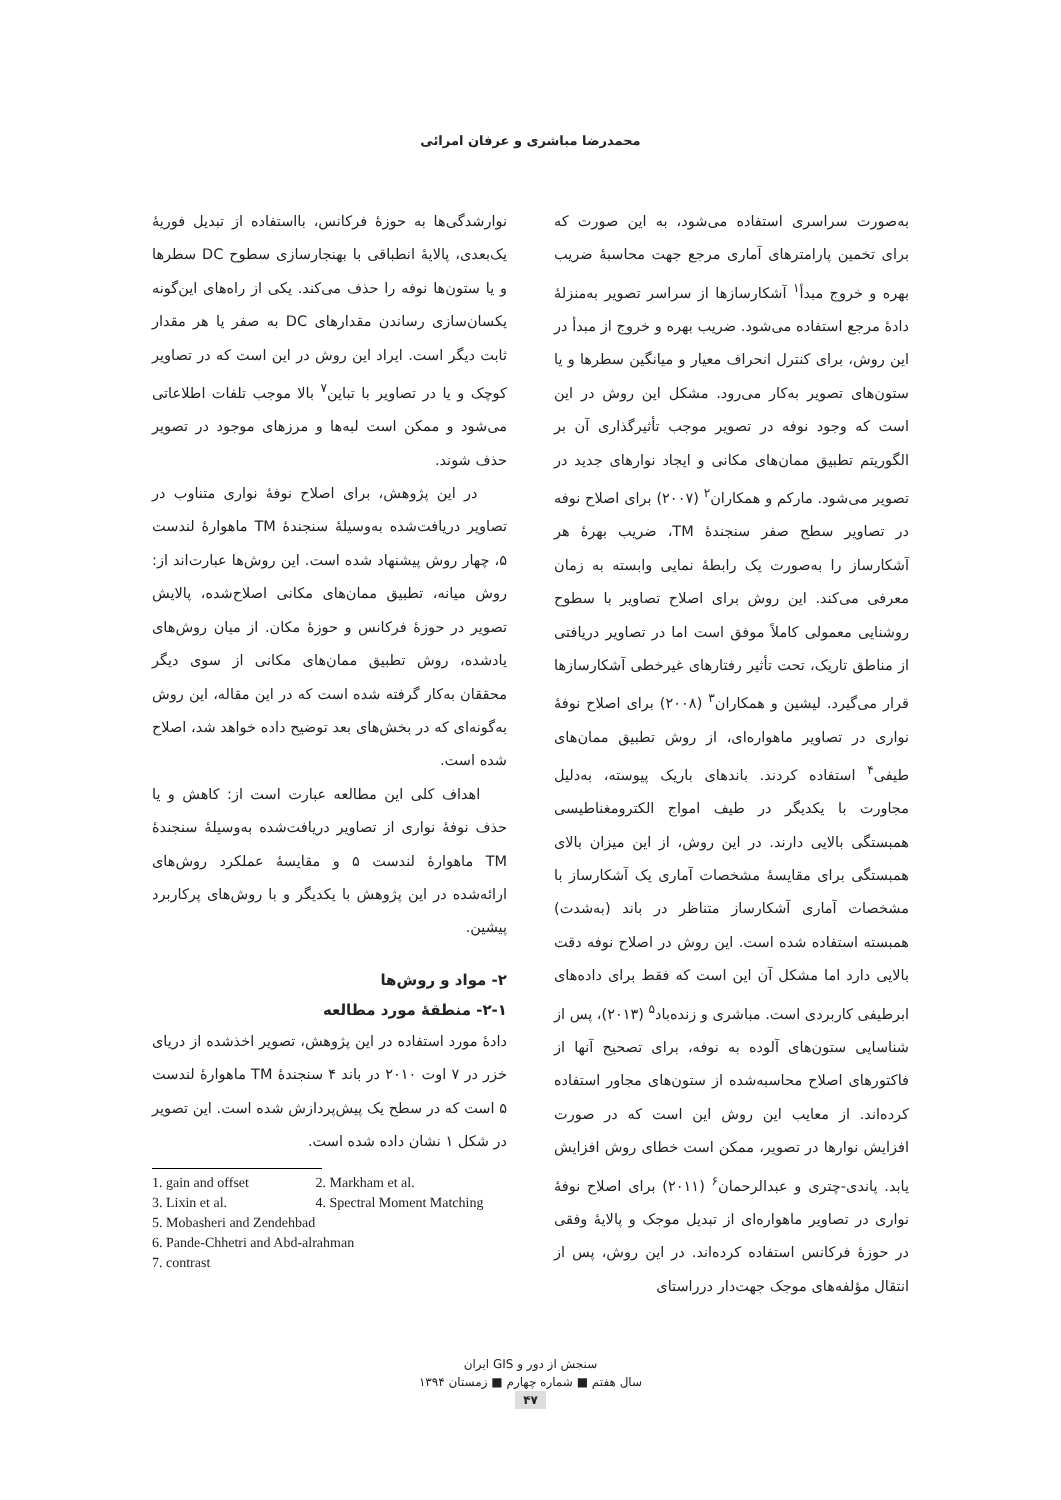محمدرضا مباشری و عرفان امرائی
به‌صورت سراسری استفاده می‌شود، به این صورت که برای تخمین پارامترهای آماری مرجع جهت محاسبهٔ ضریب بهره و خروج مبدأ<sup>۱</sup> آشکارسازها از سراسر تصویر به‌منزلهٔ دادهٔ مرجع استفاده می‌شود. ضریب بهره و خروج از مبدأ در این روش، برای کنترل انحراف معیار و میانگین سطرها و یا ستون‌های تصویر به‌کار می‌رود. مشکل این روش در این است که وجود نوفه در تصویر موجب تأثیرگذاری آن بر الگوریتم تطبیق ممان‌های مکانی و ایجاد نوارهای جدید در تصویر می‌شود. مارکم و همکاران<sup>۲</sup> (۲۰۰۷) برای اصلاح نوفه در تصاویر سطح صفر سنجندهٔ TM، ضریب بهرهٔ هر آشکارساز را به‌صورت یک رابطهٔ نمایی وابسته به زمان معرفی می‌کند. این روش برای اصلاح تصاویر با سطوح روشنایی معمولی کاملاً موفق است اما در تصاویر دریافتی از مناطق تاریک، تحت تأثیر رفتارهای غیرخطی آشکارسازها قرار می‌گیرد. لیشین و همکاران<sup>۳</sup> (۲۰۰۸) برای اصلاح نوفهٔ نواری در تصاویر ماهواره‌ای، از روش تطبیق ممان‌های طیفی<sup>۴</sup> استفاده کردند. باندهای باریک پیوسته، به‌دلیل مجاورت با یکدیگر در طیف امواج الکترومغناطیسی همبستگی بالایی دارند. در این روش، از این میزان بالای همبستگی برای مقایسهٔ مشخصات آماری یک آشکارساز با مشخصات آماری آشکارساز متناظر در باند (به‌شدت) همبسته استفاده شده است. این روش در اصلاح نوفه دقت بالایی دارد اما مشکل آن این است که فقط برای داده‌های ابرطیفی کاربردی است. مباشری و زنده‌باد<sup>۵</sup> (۲۰۱۳)، پس از شناسایی ستون‌های آلوده به نوفه، برای تصحیح آنها از فاکتورهای اصلاح محاسبه‌شده از ستون‌های مجاور استفاده کرده‌اند. از معایب این روش این است که در صورت افزایش نوارها در تصویر، ممکن است خطای روش افزایش یابد. پاندی‌-چتری و عبدالرحمان<sup>۶</sup> (۲۰۱۱) برای اصلاح نوفهٔ نواری در تصاویر ماهواره‌ای از تبدیل موجک و پالایهٔ وفقی در حوزهٔ فرکانس استفاده کرده‌اند. در این روش، پس از انتقال مؤلفه‌های موجک جهت‌دار درراستای
نوارشدگی‌ها به حوزهٔ فرکانس، بااستفاده از تبدیل فوریهٔ یک‌بعدی، پالایهٔ انطباقی با بهنجارسازی سطوح DC سطرها و یا ستون‌ها نوفه را حذف می‌کند. یکی از راه‌های این‌گونه یکسان‌سازی رساندن مقدارهای DC به صفر یا هر مقدار ثابت دیگر است. ایراد این روش در این است که در تصاویر کوچک و یا در تصاویر با تباین<sup>۷</sup> بالا موجب تلفات اطلاعاتی می‌شود و ممکن است لبه‌ها و مرزهای موجود در تصویر حذف شوند.
در این پژوهش، برای اصلاح نوفهٔ نواری متناوب در تصاویر دریافت‌شده به‌وسیلهٔ سنجندهٔ TM ماهوارهٔ لندست ۵، چهار روش پیشنهاد شده است. این روش‌ها عبارت‌اند از: روش میانه، تطبیق ممان‌های مکانی اصلاح‌شده، پالایش تصویر در حوزهٔ فرکانس و حوزهٔ مکان. از میان روش‌های یادشده، روش تطبیق ممان‌های مکانی از سوی دیگر محققان به‌کار گرفته شده است که در این مقاله، این روش به‌گونه‌ای که در بخش‌های بعد توضیح داده خواهد شد، اصلاح شده است.
اهداف کلی این مطالعه عبارت است از: کاهش و یا حذف نوفهٔ نواری از تصاویر دریافت‌شده به‌وسیلهٔ سنجندهٔ TM ماهوارهٔ لندست ۵ و مقایسهٔ عملکرد روش‌های ارائه‌شده در این پژوهش با یکدیگر و با روش‌های پرکاربرد پیشین.
۲- مواد و روش‌ها
۲-۱- منطقهٔ مورد مطالعه
دادهٔ مورد استفاده در این پژوهش، تصویر اخذشده از دریای خزر در ۷ اوت ۲۰۱۰ در باند ۴ سنجندهٔ TM ماهوارهٔ لندست ۵ است که در سطح یک پیش‌پردازش شده است. این تصویر در شکل ۱ نشان داده شده است.
1. gain and offset 2. Markham et al.
3. Lixin et al. 4. Spectral Moment Matching
5. Mobasheri and Zendehbad
6. Pande-Chhetri and Abd-alrahman
7. contrast
سنجش از دور و GIS ایران
سال هفتم ■ شماره چهارم ■ زمستان ۱۳۹۴
۴۷